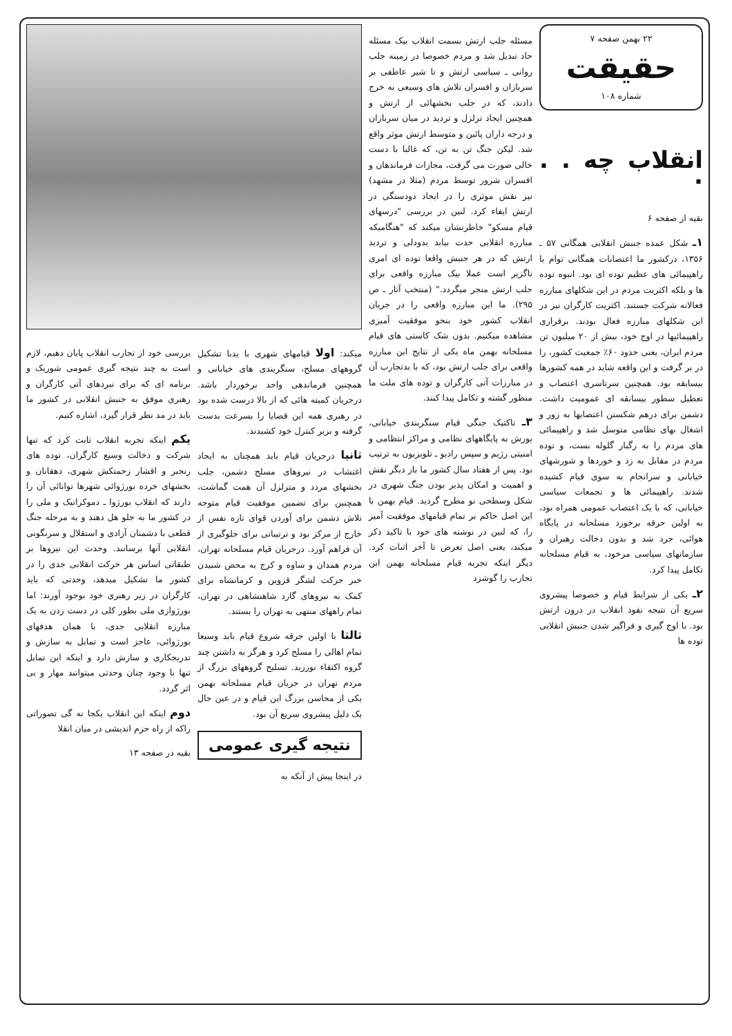۲۲ بهمن صفحه ۷
حقیقت
شماره ۱۰۸
انقلاب چه . . .
بقیه از صفحه ۶
۱ـ شکل عمده جنبش انقلابی همگانی ۵۷ ـ ۱۳۵۶، درکشور ما اعتصابات همگانی توام با راهپیمائی های عظیم توده ای بود. انبوه توده ها و بلکه اکثریت مردم در این شکلهای مبارزه فعالانه شرکت جستند. اکثریت کارگران نیز در این شکلهای مبارزه فعال بودند. برقراری راهپیمائیها در اوج خود، بیش از ۲۰ میلیون تن مردم ایران، یعنی حدود ۶۰٪ جمعیت کشور، را در بر گرفت و این واقعه شاید در همه کشورها بیسابقه بود. همچنین سرتاسری اعتصاب و تعطیل سطور بیسابقه ای عمومیت داشت. دشمن برای درهم شکستن اعتصابها به زور و اشغال بهای نظامی متوسل شد و راهپیمائی های مردم را به رگبار گلوله بست، و توده مردم در مقابل به زد و خوردها و شورشهای خیابانی و سرانجام به سوی قیام کشیده شدند. راهپیمائی ها و تجمعات سیاسی خیابانی، که با یک اعتصاب عمومی همراه بود، به اولین حرقه برخورد مسلحانه در پایگاه هوائی، جرد شد و بدون دخالت رهبران و سازمانهای سیاسی مرخود، به قیام مسلحانه تکامل پیدا کرد.
۲ـ یکی از شرایط قیام و خصوصا پیشروی سریع آن نتیجه نفوذ انقلاب در درون ارتش بود. با اوج گیری و فراگیر شدن جنبش انقلابی توده ها
مسئله جلب ارتش بسمت انقلاب بیک مسئله حاد تبدیل شد و مردم خصوصا در زمینه جلب روانی ـ سیاسی ارتش و تا شیر عاطفی بر سربازان و افسران تلاش های وسیعی به خرج دادند، که در جلب بخشهائی از ارتش و همچنین ایجاد تزلزل و تردید در میان سربازان و درجه داران پائین و متوسط ارتش موثر واقع شد. لیکن جنگ تن به تن، که غالبا با دست خالی صورت می گرفت، مجازات فرماندهان و افسران شرور توسط مردم (مثلا در مشهد) نیز نقش موثری را در ایجاد دودستگی در ارتش ایفاء کرد. لنین در بررسی "درسهای قیام مسکو" خاطرنشان میکند که "هنگامیکه مبارزه انقلابی حدت بیابد بدودلی و تردید ارتش که در هر جنبش واقعا توده ای امری ناگزیر است عملا بیک مبارزه واقعی برای جلب ارتش منجر میگردد." (منتخب آثار ـ ص ۲۹۵). ما این مبارزه واقعی را در جریان انقلاب کشور خود بنحو موفقیت آمیزی مشاهده میکنیم. بدون شک کاستی های قیام مسلحانه بهمن ماه یکی از نتایج این مبارزه واقعی برای جلب ارتش بود، که با بدتجارب آن در مبارزات آتی کارگران و توده های ملت ما منظور گشته و تکامل پیدا کنند.
۳ـ تاکتیک جنگی قیام سنگربندی خیابانی، یورش به پایگاههای نظامی و مراکز انتظامی و امنیتی رژیم و سپس رادیو ـ تلویزیون به ترتیب بود. پس از هفتاد سال کشور ما بار دیگر نقش و اهمیت و امکان پذیر بودن جنگ شهری در شکل وسطحی نو مطرح گردید. قیام بهمن با این اصل حاکم بر تمام قیامهای موفقیت آمیز را، که لنین در نوشته های خود با تاکید ذکر میکند، یعنی اصل تعرض تا آخر اثبات کرد. دیگر اینکه تجربه قیام مسلحانه بهمن این تجارب را گوشزد
میکند: اولا قیامهای شهری با یدبا تشکیل گروههای مسلح، سنگربندی های خیابانی و همچنین فرماندهی واحد برخوردار باشد. درجریان کمیته هائی که از بالا درست شده بود در رهبری همه این قضایا را بسرعت بدست گرفته و بزیر کنترل خود کشیدند.
ثانیا درجریان قیام باید همچنان به ایجاد اغتشاب در نیروهای مسلح دشمن، جلب بخشهای مردد و متزلزل آن همت گماشت، همچنین برای تضمین موفقیت قیام متوجه تلاش دشمن برای آوردن قوای تازه نفس از خارج از مرکز بود و ترتیباتی برای جلوگیری از آن فراهم آورد. درجریان قیام مسلحانه تهران، مردم همدان و ساوه و کرج به محض شنیدن خبر حرکت لشگر قزوین و کرمانشاه برای کمک به نیروهای گارد شاهنشاهی در تهران، تمام راههای منتهی به تهران را بستند.
ثالثا با اولین جرقه شروع قیام باید وسیعا تمام اهالی را مسلح کرد و هرگز به داشتن چند گروه اکتفاء نورزید. تسلیح گروههای بزرگ از مردم تهران در جریان قیام مسلحانه بهمن یکی از محاسن بزرگ این قیام و در عین حال یک دلیل پیشروی سریع آن بود.
نتیجه گیری عمومی
در اینجا پیش از آنکه به
بررسی خود از تجارب انقلاب پایان دهیم، لازم است به چند نتیجه گیری عمومی شوریک و برنامه ای که برای نبردهای آتی کارگران و رهبری موفق به جنبش انقلابی در کشور ما باید در مد نظر قرار گیرد، اشاره کنیم.
یکم اینکه تجربه انقلاب ثابت کرد که تنها شرکت و دخالت وسیع کارگران، توده های رنجبر و اقشار زحمتکش شهری، دهقانان و بخشهای خرده بورژوائی شهرها توانائی آن را دارند که انقلاب بورژوا ـ دموکراتیک و ملی را در کشور ما به جلو هل دهند و به مرحله جنگ قطعی با دشمنان آزادی و استقلال و سرنگونی انقلابی آنها برسانند. وحدت این نیروها بر طبقاتی اساس هر حرکت انقلابی جدی را در کشور ما تشکیل میدهد، وحدتی که باید کارگران در زیر رهبری خود بوجود آورند: اما بورژوازی ملی بطور کلی در دست زدن به یک مبارزه انقلابی جدی، با همان هدفهای بورژوائی، عاجز است و تمایل به سازش و تدریجکاری و سازش دارد و اینکه این تمایل تنها با وجود چنان وحدتی میتوانند مهار و بی اثر گردد.
دوم اینکه این انقلاب یکجا نه گی تصوراتی راکه از راه حزم اندیشی در میان انقلا
بقیه در صفحه ۱۳